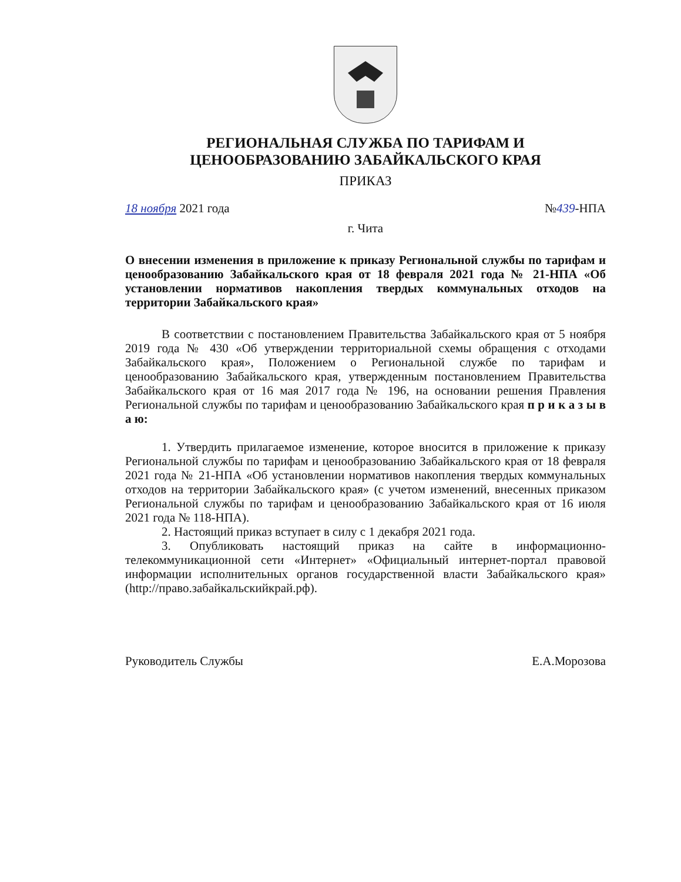РЕГИОНАЛЬНАЯ СЛУЖБА ПО ТАРИФАМ И
ЦЕНООБРАЗОВАНИЮ ЗАБАЙКАЛЬСКОГО КРАЯ
ПРИКАЗ
18 ноября 2021 года №439-НПА
г. Чита
О внесении изменения в приложение к приказу Региональной службы по тарифам и ценообразованию Забайкальского края от 18 февраля 2021 года № 21-НПА «Об установлении нормативов накопления твердых коммунальных отходов на территории Забайкальского края»
В соответствии с постановлением Правительства Забайкальского края от 5 ноября 2019 года № 430 «Об утверждении территориальной схемы обращения с отходами Забайкальского края», Положением о Региональной службе по тарифам и ценообразованию Забайкальского края, утвержденным постановлением Правительства Забайкальского края от 16 мая 2017 года № 196, на основании решения Правления Региональной службы по тарифам и ценообразованию Забайкальского края п р и к а з ы в а ю:
1. Утвердить прилагаемое изменение, которое вносится в приложение к приказу Региональной службы по тарифам и ценообразованию Забайкальского края от 18 февраля 2021 года № 21-НПА «Об установлении нормативов накопления твердых коммунальных отходов на территории Забайкальского края» (с учетом изменений, внесенных приказом Региональной службы по тарифам и ценообразованию Забайкальского края от 16 июля 2021 года № 118-НПА).
2. Настоящий приказ вступает в силу с 1 декабря 2021 года.
3. Опубликовать настоящий приказ на сайте в информационно-телекоммуникационной сети «Интернет» «Официальный интернет-портал правовой информации исполнительных органов государственной власти Забайкальского края» (http://право.забайкальскийкрай.рф).
Руководитель Службы Е.А.Морозова